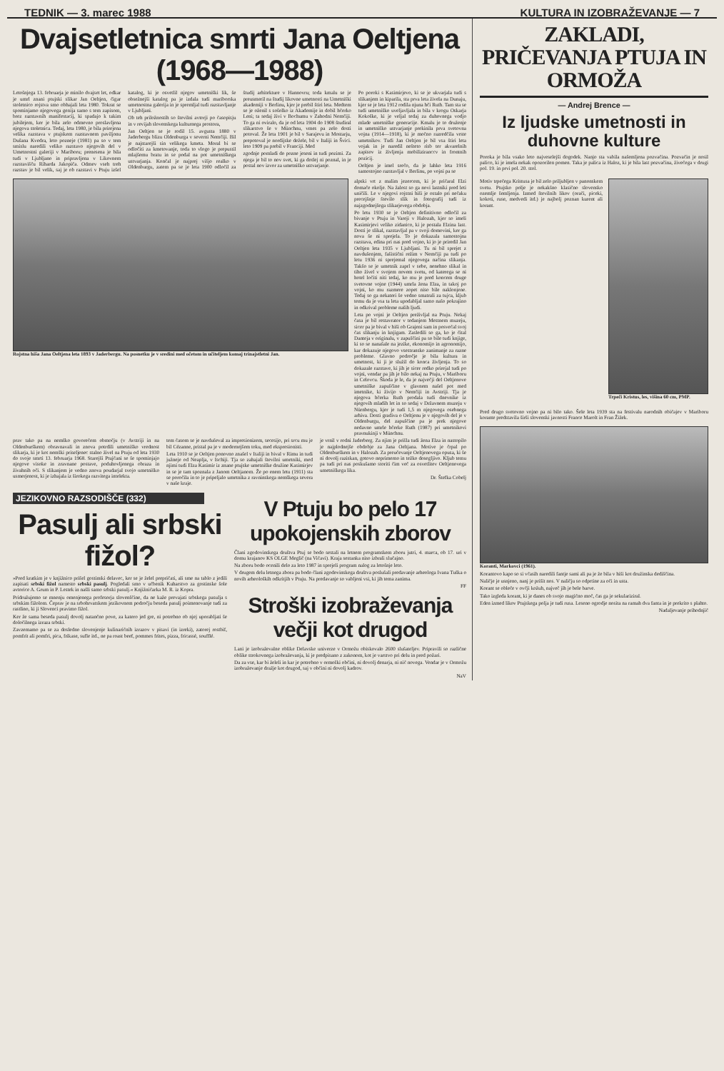TEDNIK — 3. marec 1988 KULTURA IN IZOBRAŽEVANJE — 7
Dvajsetletnica smrti Jana Oeltjena (1968—1988)
Letošnjega 13. februarja je minilo dvajset let, odkar je umrl znani ptujski slikar Jan Oeltjen, čigar stoletnico rojstva smo obhajali leta 1980. Tokrat se spominjamo njegovega genija samo s tem zapisom, brez razstavnih manifestacij, ki spadajo k takim jubilejem, ker je bila zelo odmevno proslavljena njegova stoletnica. Tedaj, leta 1980, je bila prirejena velika razstava v ptujskem razstavnem paviljonu Dušana Kvedra, leto pozneje (1981) pa so v tem smislu naredili veliko razstavo njegovih del v Umetnostni galeriji v Mariboru; prenesena je bila tudi v Ljubljano in pripravljena v Likovnem razstavišču Riharda Jakopiča. Odmev vseh treh razstav je bil velik, saj je ob razstavi v Ptuju izšel katalog, ki je osvetlil njegov umetniški lik, še obsežnejši katalog pa je izdala tudi mariborska umetnostna galerija in je spremljal tudi razstavljanje v Ljubljani.
Ob teh priložnostih so številni avtorji po časopisju in v revijah slovenskega kulturnega prostora,
Jan Oeltjen se je rodil 15. avgusta 1880 v Jaderbergu blizu Oldenburga v severni Nemčiji. Bil je najstarejši sin velikega kmeta. Moral bi se odločiti za kmetovanje, toda to vlogo je prepustil mlajšemu bratu in se podal na pot umetniškega ustvarjanja. Končal je najprej višjo realko v Oldenburgu, zatem pa se je leta 1900 odločil za študij arhitekture v Hannovru; toda kmalu se je preusmeril na študij likovne umetnosti na Umetniški akademiji v Berlinu, kjer je prebil štiri leta. Medtem se je oženil s sošolko iz Akademije in dobil hčerko Leni; ta sedaj živi v Bochumu v Zahodni Nemčiji. To ga ni oviralo, da je od leta 1904 do 1908 študiral slikarstvo še v Münchnu, vmes pa zelo dosti potoval. Že leta 1901 je bil v Sarajevu in Mostarju, prepotoval je nordijske dežele, bil v Italiji in Švici. leto 1909 pa prebil v Franciji. Med
zgodnje pomladi do pozne jeseni in tudi pozimi. Za njega je bil to nov svet, ki ga dotlej ni poznal, in je postal nov izvor za umetniško ustvarjanje.
Po poroki s Kasimirjevo, ki se je ukvarjala tudi s slikanjem in kiparila, sta prva leta živela na Dunaju, kjer se je leta 1912 rodila njuna hči Ruth. Tam sta se tudi umetniško uveljavljala in bila v krogu Oskarja Kokoške, ki je veljal tedaj za duhovnega vodjo mlade umetniške generacije. Kmalu je to druženje in umetniško ustvarjanje prekinila prva svetovna vojna (1914—1918), ki je močno razredčila vrste umetnikov. Tudi Jan Oeltjen je bil vsa štiri leta vojak in je naredil nešteto risb ter akvarelnih zapisov iz življenja mobiliziranccv in frontnih pozicij.
Oeltjen je imel srečo, da je lahko leta 1916 samostojno razstavljal v Berlinu, po vojni pa se
Rojstna hiša Jana Oeltjena leta 1893 v Jaderbergu. Na posnetku je v sredini med očetom in učiteljem komaj trinajstletni Jan.
alpski vrt z malim jezercem, ki je pričaral Elzi domače okolje. Na žalost so ga novi lastniki pred leti uničili. Le v njegovi rojstni hiši je ostalo pri nečaku precejšnje število slik in fotografij tudi iz najzgodnejšega slikarjevega obdobja.
Po letu 1930 se je Oeltjen definitivno odločil za bivanje v Ptuju in Vareji v Halozah, kjer so imeli Kasimirjevi veliko zidanico, ki je postala Elzina last. Dosti je slikal, razstavljal pa v svoji domovini, ker ga nova še ni sprejela. To je dokazala samostojna razstava, edina pri nas pred vojno, ki jo je priredil Jan Oeltjen leta 1935 v Ljubljani. Tu ni bil sprejet z navdušenjem, fašistični režim v Nemčiji pa tudi po letu 1936 ni sprejemal njegovega načina slikanja. Takšo se je umetnik zaprl v sebe, nenehno slikal in tiho živel v svojem novem svetu, od katerega se ni hotel ločiti niti tedaj, ko mu je pred koncem druge svetovne vojne (1944) umrla žena Elza, in takoj po vojni, ko mu razmere zopet niso bile naklonjene. Tedaj so ga nekateri še vedno smatrali za tujca, kljub temu da je vsa ta leta upodabljal samo našo pokrajino in odkrival probleme naših ljudi.
Leta po vojni je Oeltjen preživljal na Ptuju. Nekaj časa je bil restavrator v tedanjem Mestnem muzeju, sicer pa je bival v hiši ob Grajeni sam in posvečal svoj čas slikanju in knjigam. Zasledili so ga, ko je čital Danteja v originalu, v zapuščini pa so bile tudi knjige, ki so se nanašale na jezike, ekonomijo in agronomijo, kar dokazuje njegovo vsestransko zanimanje za razne probleme. Glavno področje je bila kultura in umetnost, ki ji je služil do konca življenja. To so dokazale razstave, ki jih je sicer redko prirejal tudi po vojni, vendar pa jih je bilo nekaj na Ptuju, v Mariboru in Celovcu. Škoda je le, da je največji del Oeltjenove umetniške zapuščine v glavnem našel pot med imetnike, ki živijo v Nemčiji in Avstriji. Tja je njegova hčerka Ruth prodala tudi dnevnike iz njegovih mladih let in so sedaj v Državnem muzeju v Nürnbergu, kjer je tudi 1,5 m njegovega osebnega arhiva. Dosti gradiva o Oeltjenu je v njegovih del je v Oldenburgu, del zapuščine pa je prek njegove nedavno umrle hčerke Ruth (1987) pri umetnikovi pravnukinji v Münchnu.
prav tako pa na nemško govorečem območju (v Avstriji in na Oldenburškem) obravnavali in znova potrdili umetniško vrednost slikarja, ki je kot nemški priseljenec stalno živel na Ptuju od leta 1930 do svoje smrti 13. februarja 1968. Starejši Ptujčani se še spominjajo njegove visoke in zravnane postave, poduhovljenega obraza in živahnih oči. S slikanjem je vedno znova poudarjal svojo umetniško usmerjenost, ki je izhajala iz širokega razvitega intelekta.
tem časom se je navduševal za impresionizem, secesijo, pri srcu mu je bil Cézanne, pristal pa je v modernejšem toku, med ekspresionisti.
Leta 1910 se je Oeltjen ponovno znašel v Italiji in bival v Rimu in tudi južneje od Neaplja, v Ischiji. Tja so zahajali številni umetniki, med njimi tudi Elza Kasimir iz znane ptujske umetniške družine Kasimirjev in se je tam spoznala z Janom Oeltjanom. Že po enem letu (1911) sta se poročila in to je pripeljalo umetnika z ravninskega nemškega severa v naše kraje.
je vrnil v rodni Jaderberg. Za njim je prišla tudi žena Elza in nastopilo je najplodnejše obdobje za Jana Oeltjana. Motive je črpal po Oldenburškem in v Halozah. Za preučevanje Oeltjenovega opusa, ki še ni dovolj raziskan, gotovo neprimerno in težko dosegljivo. Kljub temu pa tudi pri nas poskušamo storiti čim več za osvetlitev Oeltjenovega umetniškega lika.
Dr. Štefka Cobelj
JEZIKOVNO RAZSODIŠČE (332)
Pasulj ali srbski fižol?
»Pred kratkim je v knjižnico prišel gostinski delavec, ker se je želel prepričati, ali sme na tablo z jedili zapisati srbski fižol namesto srbski pasulj. Pogledali smo v učbenik Kuharstvo za gostinske šole avtorice A. Grum in P. Lestek in našli samo srbski pasulj.« Knjižničarka M. R. iz Kopra.
Pridružujemo se mnenju omenjenega profesorja slovenščine, da ne kaže prevajati srbskega pasulja s srbskim fižolom. Čeprav je na srbohrvatskem jezikovnem področju beseda pasulj poimenovanje tudi za rastlino, ki ji Slovenci pravimo fižol.
Ker že sama beseda pasulj dovolj natančno pove, za katero jed gre, ni potrebno ob njej uporabljati še določilnega izraza srbski.
Zavzemamo pa se za dosledno slovenjenje kulinaričnih izrazov v pisavi (in izreki), zatorej rostbif, pomfrit ali pomfri, pica, frikase, sufle itd., ne pa roast beef, pommes frites, pizza, fricassé, soufflé.
V Ptuju bo pelo 17 upokojenskih zborov
Člani zgodovinskega društva Ptuj se bodo sestali na letnem programskem zboru jutri, 4. marca, ob 17. uri v domu krajanov KS OLGE Meglič (na Vičavi). Kraja sestanka niso izbrali slučajno.
Na zboru bodo ocenili delo za leto 1987 in sprejeli program nalog za letošnje leto.
V drugem delu letnega zbora pa bodo člani zgodovinskega društva poslušali predavanje arheologa Ivana Tuška o novih arheoloških odkritjih v Ptuju. Na predavanje so vabljeni vsi, ki jih tema zanima.
FF
Stroški izobraževanja večji kot drugod
Lani je izobraževalne oblike Delavske univerze v Ormožu obiskovalo 2600 slušateljev. Pripravili so različne oblike strokovnega izobraževanja, ki je predpisano z zakonom, kot je varstvo pri delu in pred požari.
Da za vse, kar bi želeli in kar je potrebno v ormoški občini, ni dovolj denarja, ni nič novega. Vendar je v Ormožu izobraževanje dražje kot drugod, saj v občini ni dovolj kadrov.
NaV
ZAKLADI, PRIČEVANJA PTUJA IN ORMOŽA
— Andrej Brence —
Iz ljudske umetnosti in duhovne kulture
Poroka je bila vsako leto najveselejši dogodek. Nanjo sta vabila našemljena pozvačina. Pozvačin je nosil palico, ki je imela nekak opozorilen pomen. Taka je palica iz Haloz, ki je bila last pozvačina, živečega v drugi pol. 19. in prvi pol. 20. stol.
Motiv trpečega Kristusa je bil zelo priljubljen v panonskem svetu. Ptujsko polje je nekakšno klasično slovensko ozemlje šemljenja. Izmed številnih likov (orači, piceki, kokoti, ruse, medvedi itd.) je najbolj poznan kurent ali korant.
Trpeči Kristus, les, višina 60 cm, PMP.
Pred drugo svetovno vojno pa ni bilo tako. Šele leta 1939 sta na festivalu narodnih običajev v Mariboru korante predstavila širši slovenski javnosti France Marolt in Fran Žižek.
Koranti, Markovci (1961).
Korantovo kapo so si včasih naredili fantje sami ali pa je že bila v hiši kot družinska dediščina.
Naličje je usnjeno, nanj je prišit nos. V naličju so odprtine za oči in usta.
Korant se obleče v ovčji kožuh, največ jih je bele barve.
Tako izgleda korant, ki je danes ob svojo magično moč, čas ga je sekulariziral.
Eden izmed likov Ptujskega polja je tudi rusa. Leseno ogrodje nosita na ramah dva fanta in je prekrito s plahto.
Nadaljevanje prihodnjič